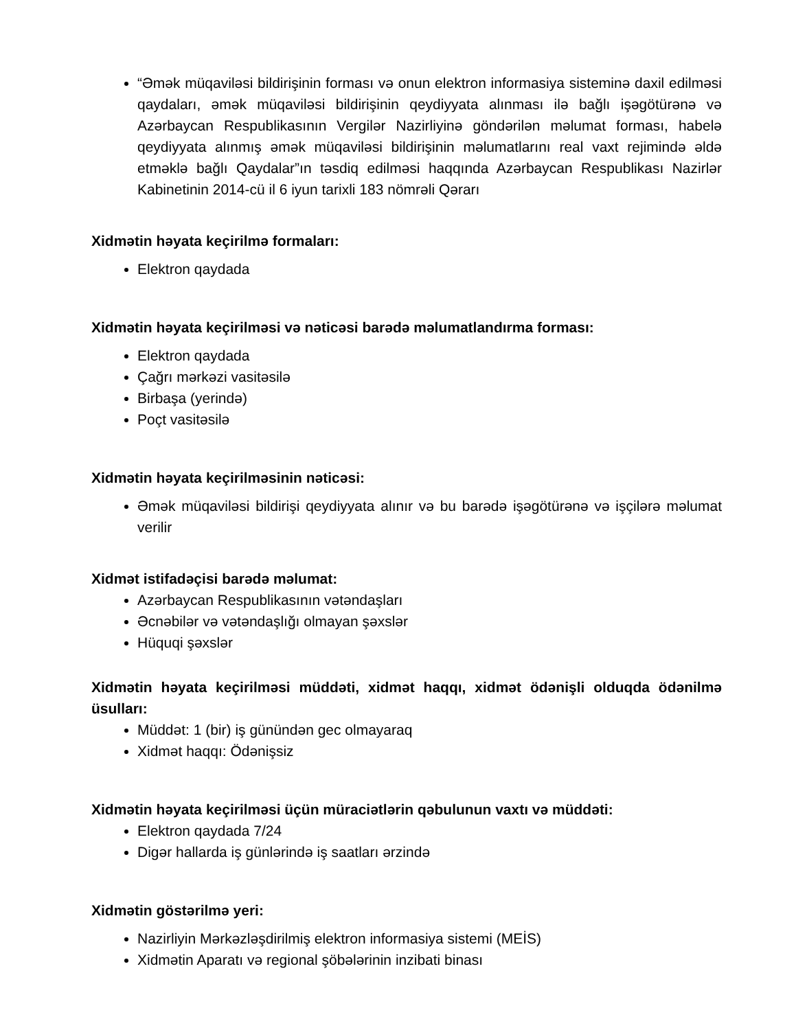“Əmək müqaviləsi bildirişinin forması və onun elektron informasiya sisteminə daxil edilməsi qaydaları, əmək müqaviləsi bildirişinin qeydiyyata alınması ilə bağlı işəgötürənə və Azərbaycan Respublikasının Vergilər Nazirliyinə göndərilən məlumat forması, habelə qeydiyyata alınmış əmək müqaviləsi bildirişinin məlumatlarını real vaxt rejimində əldə etməklə bağlı Qaydalar”ın təsdiq edilməsi haqqında Azərbaycan Respublikası Nazirlər Kabinetinin 2014-cü il 6 iyun tarixli 183 nömrəli Qərarı
Xidmətin həyata keçirilmə formaları:
Elektron qaydada
Xidmətin həyata keçirilməsi və nəticəsi barədə məlumatlandırma forması:
Elektron qaydada
Çağrı mərkəzi vasitəsilə
Birbaşa (yerində)
Poçt vasitəsilə
Xidmətin həyata keçirilməsinin nəticəsi:
Əmək müqaviləsi bildirişi qeydiyyata alınır və bu barədə işəgötürənə və işçilərə məlumat verilir
Xidmət istifadəçisi barədə məlumat:
Azərbaycan Respublikasının vətəndaşları
Əcnəbilər və vətəndaşlığı olmayan şəxslər
Hüquqi şəxslər
Xidmətin həyata keçirilməsi müddəti, xidmət haqqı, xidmət ödənişli olduqda ödənilmə üsulları:
Müddət: 1 (bir) iş günündən gec olmayaraq
Xidmət haqqı: Ödənişsiz
Xidmətin həyata keçirilməsi üçün müraciətlərin qəbulunun vaxtı və müddəti:
Elektron qaydada 7/24
Digər hallarda iş günlərində iş saatları ərzində
Xidmətin göstərilmə yeri:
Nazirliyin Mərkəzləşdirilmiş elektron informasiya sistemi (MEİS)
Xidmətin Aparatı və regional şöbələrinin inzibati binası